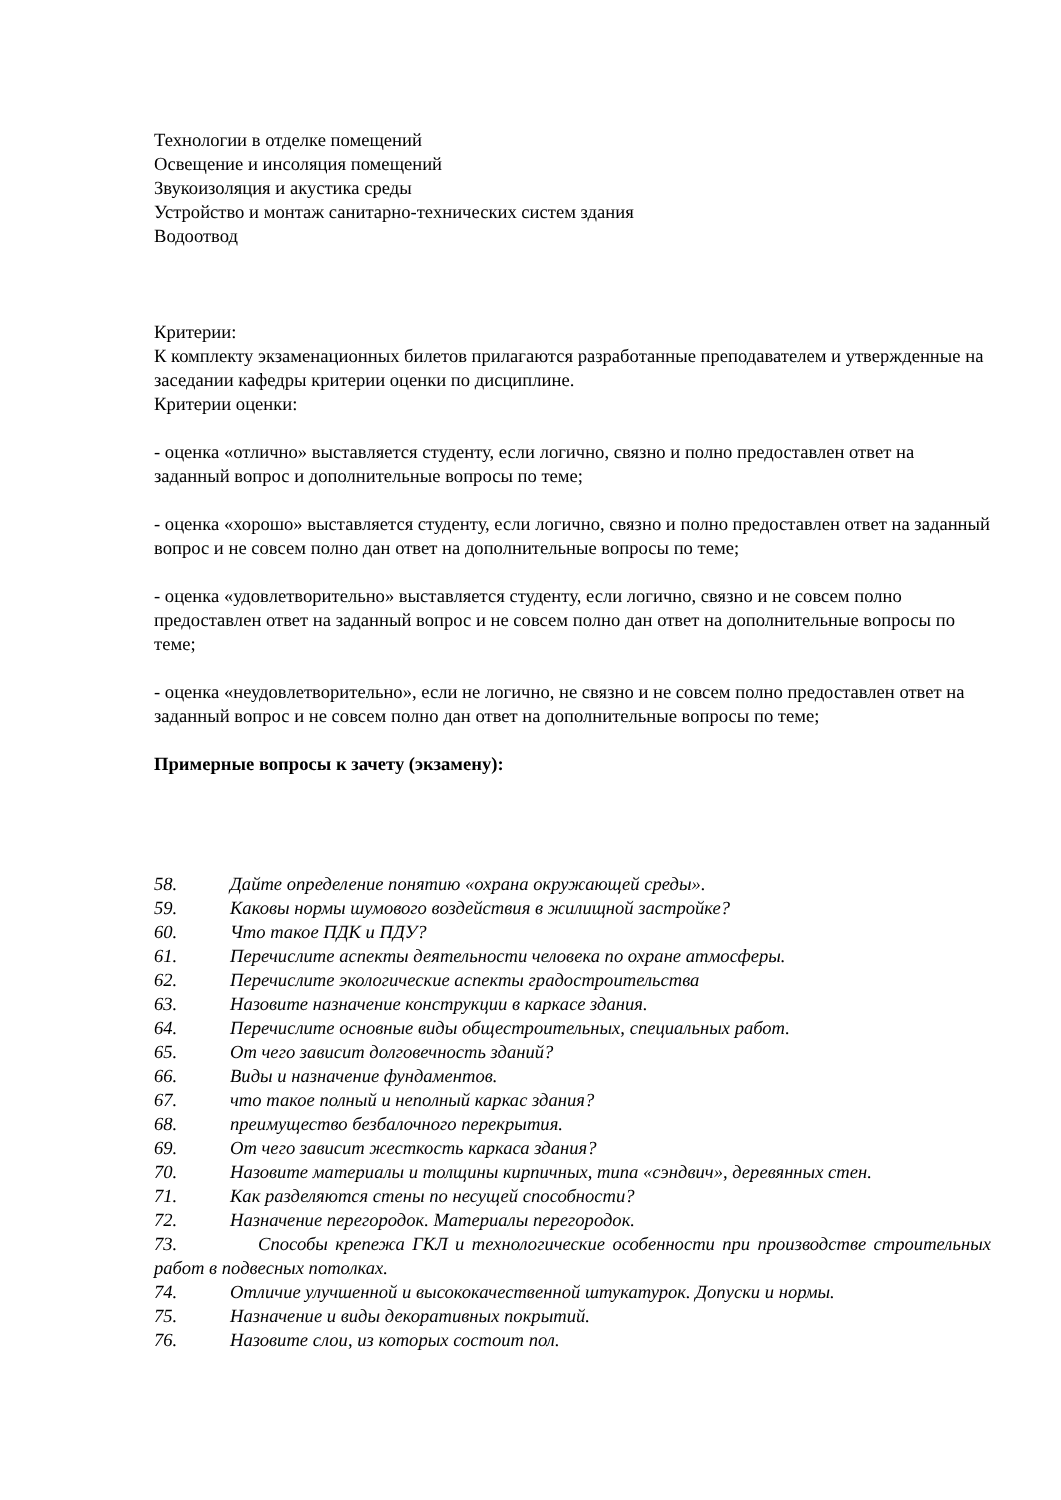Технологии в отделке помещений
Освещение и инсоляция помещений
Звукоизоляция и акустика среды
Устройство и монтаж санитарно-технических систем здания
Водоотвод
Критерии:
К комплекту экзаменационных билетов прилагаются разработанные преподавателем и утвержденные на заседании кафедры критерии оценки по дисциплине.
Критерии оценки:
- оценка «отлично» выставляется студенту, если логично, связно и полно предоставлен ответ на заданный вопрос и дополнительные вопросы по теме;
- оценка «хорошо» выставляется студенту, если логично, связно и полно предоставлен ответ на заданный вопрос и не совсем полно дан ответ на дополнительные вопросы по теме;
- оценка «удовлетворительно» выставляется студенту, если логично, связно и не совсем полно предоставлен ответ на заданный вопрос и не совсем полно дан ответ на дополнительные вопросы по теме;
- оценка «неудовлетворительно», если не логично, не связно и не совсем полно предоставлен ответ на заданный вопрос и не совсем полно дан ответ на дополнительные вопросы по теме;
Примерные вопросы к зачету (экзамену):
58. Дайте определение понятию «охрана окружающей среды».
59. Каковы нормы шумового воздействия в жилищной застройке?
60. Что такое ПДК и ПДУ?
61. Перечислите аспекты деятельности человека по охране атмосферы.
62. Перечислите экологические аспекты градостроительства
63. Назовите назначение конструкции в каркасе здания.
64. Перечислите основные виды общестроительных, специальных работ.
65. От чего зависит долговечность зданий?
66. Виды и назначение фундаментов.
67. что такое полный и неполный каркас здания?
68. преимущество безбалочного перекрытия.
69. От чего зависит жесткость каркаса здания?
70. Назовите материалы и толщины кирпичных, типа «сэндвич», деревянных стен.
71. Как разделяются стены по несущей способности?
72. Назначение перегородок. Материалы перегородок.
73. Способы крепежа ГКЛ и технологические особенности при производстве строительных работ в подвесных потолках.
74. Отличие улучшенной и высококачественной штукатурок. Допуски и нормы.
75. Назначение и виды декоративных покрытий.
76. Назовите слои, из которых состоит пол.